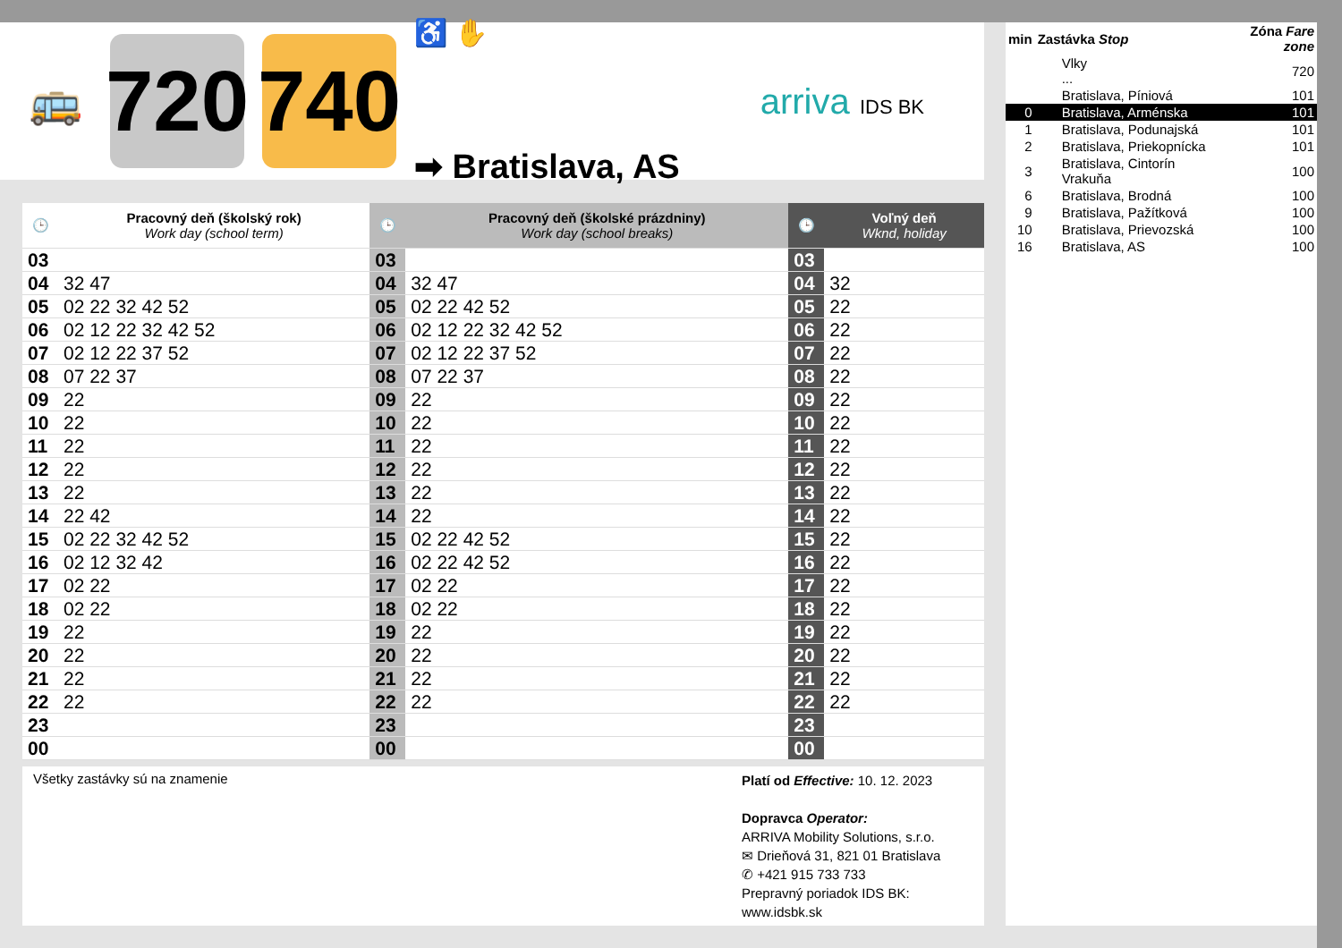🚌
720
740
♿ ✋
➡ Bratislava, AS
arriva IDS BK
| 🕒 | Pracovný deň (školský rok) Work day (school term) | 🕒 | Pracovný deň (školské prázdniny) Work day (school breaks) | 🕒 | Voľný deň Wknd, holiday |
| --- | --- | --- | --- | --- | --- |
| 03 | | 03 | | 03 | |
| 04 | 32 47 | 04 | 32 47 | 04 | 32 |
| 05 | 02 22 32 42 52 | 05 | 02 22 42 52 | 05 | 22 |
| 06 | 02 12 22 32 42 52 | 06 | 02 12 22 32 42 52 | 06 | 22 |
| 07 | 02 12 22 37 52 | 07 | 02 12 22 37 52 | 07 | 22 |
| 08 | 07 22 37 | 08 | 07 22 37 | 08 | 22 |
| 09 | 22 | 09 | 22 | 09 | 22 |
| 10 | 22 | 10 | 22 | 10 | 22 |
| 11 | 22 | 11 | 22 | 11 | 22 |
| 12 | 22 | 12 | 22 | 12 | 22 |
| 13 | 22 | 13 | 22 | 13 | 22 |
| 14 | 22 42 | 14 | 22 | 14 | 22 |
| 15 | 02 22 32 42 52 | 15 | 02 22 42 52 | 15 | 22 |
| 16 | 02 12 32 42 | 16 | 02 22 42 52 | 16 | 22 |
| 17 | 02 22 | 17 | 02 22 | 17 | 22 |
| 18 | 02 22 | 18 | 02 22 | 18 | 22 |
| 19 | 22 | 19 | 22 | 19 | 22 |
| 20 | 22 | 20 | 22 | 20 | 22 |
| 21 | 22 | 21 | 22 | 21 | 22 |
| 22 | 22 | 22 | 22 | 22 | 22 |
| 23 | | 23 | | 23 | |
| 00 | | 00 | | 00 | |
Všetky zastávky sú na znamenie
Platí od Effective: 10. 12. 2023
Dopravca Operator:
ARRIVA Mobility Solutions, s.r.o.
✉ Drieňová 31, 821 01 Bratislava
✆ +421 915 733 733
Prepravný poriadok IDS BK:
www.idsbk.sk
| min | Zastávka Stop | Zóna Fare zone |
| | Vlky ... | 720 |
| | Bratislava, Píniová | 101 |
| 0 | Bratislava, Arménska | 101 |
| 1 | Bratislava, Podunajská | 101 |
| 2 | Bratislava, Priekopnícka | 101 |
| 3 | Bratislava, Cintorín Vrakuňa | 100 |
| 6 | Bratislava, Brodná | 100 |
| 9 | Bratislava, Pažítková | 100 |
| 10 | Bratislava, Prievozská | 100 |
| 16 | Bratislava, AS | 100 |